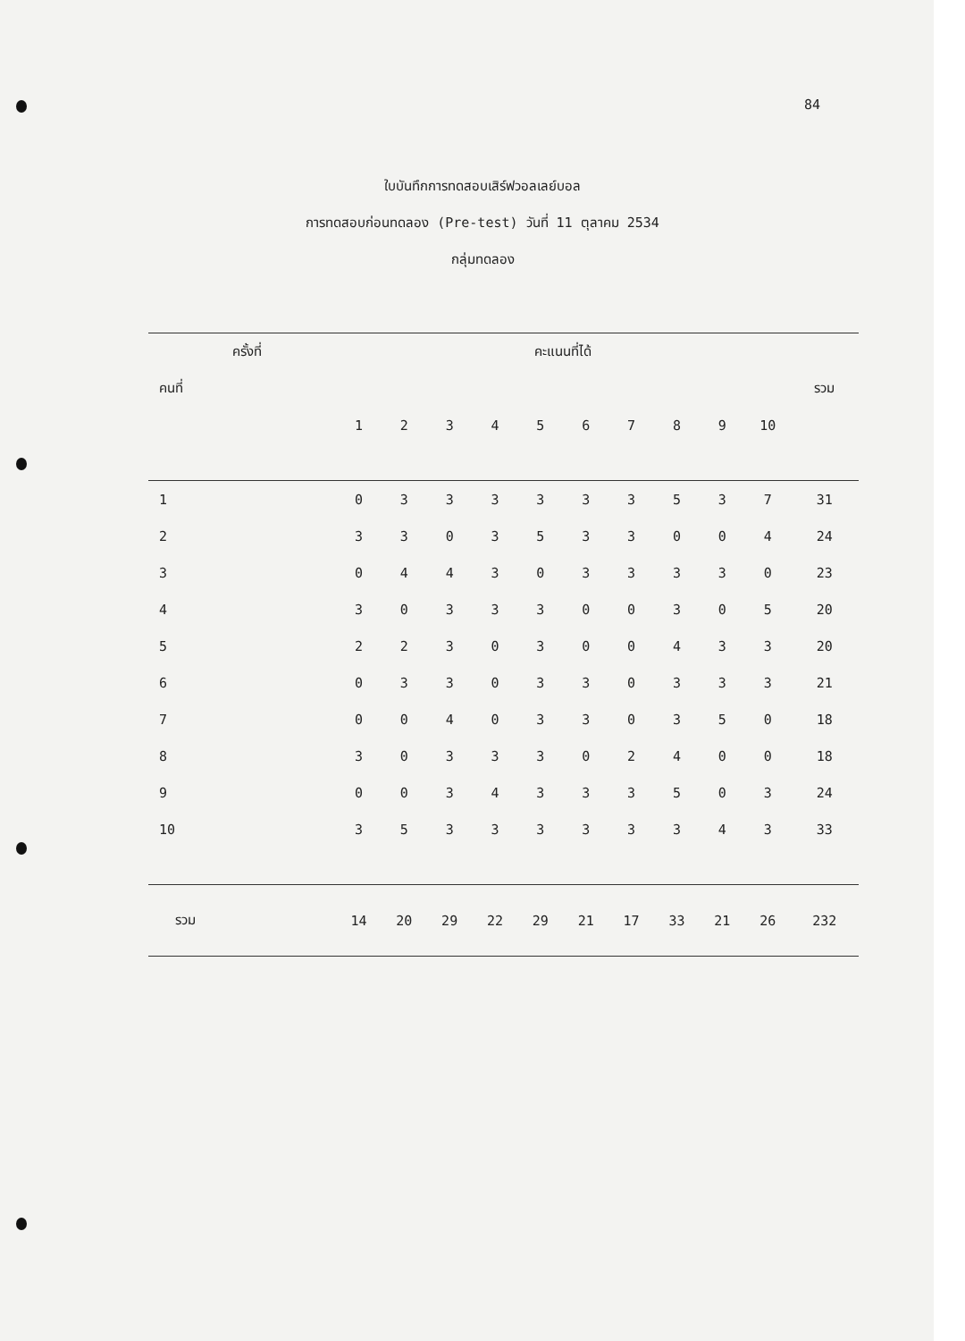84
ใบบันทึกการทดสอบเสิร์ฟวอลเลย์บอล
การทดสอบก่อนทดลอง (Pre-test) วันที่ 11 ตุลาคม 2534
กลุ่มทดลอง
| ครั้งที่ | | คะแนนที่ได้ | | | | | | | | | | |
| --- | --- | --- | --- | --- | --- | --- | --- | --- | --- | --- | --- | --- |
| คนที่ | | | | | | | | | | | | รวม |
| | | 1 | 2 | 3 | 4 | 5 | 6 | 7 | 8 | 9 | 10 | |
| 1 | | 0 | 3 | 3 | 3 | 3 | 3 | 3 | 5 | 3 | 7 | 31 |
| 2 | | 3 | 3 | 0 | 3 | 5 | 3 | 3 | 0 | 0 | 4 | 24 |
| 3 | | 0 | 4 | 4 | 3 | 0 | 3 | 3 | 3 | 3 | 0 | 23 |
| 4 | | 3 | 0 | 3 | 3 | 3 | 0 | 0 | 3 | 0 | 5 | 20 |
| 5 | | 2 | 2 | 3 | 0 | 3 | 0 | 0 | 4 | 3 | 3 | 20 |
| 6 | | 0 | 3 | 3 | 0 | 3 | 3 | 0 | 3 | 3 | 3 | 21 |
| 7 | | 0 | 0 | 4 | 0 | 3 | 3 | 0 | 3 | 5 | 0 | 18 |
| 8 | | 3 | 0 | 3 | 3 | 3 | 0 | 2 | 4 | 0 | 0 | 18 |
| 9 | | 0 | 0 | 3 | 4 | 3 | 3 | 3 | 5 | 0 | 3 | 24 |
| 10 | | 3 | 5 | 3 | 3 | 3 | 3 | 3 | 3 | 4 | 3 | 33 |
| รวม | | 14 | 20 | 29 | 22 | 29 | 21 | 17 | 33 | 21 | 26 | 232 |